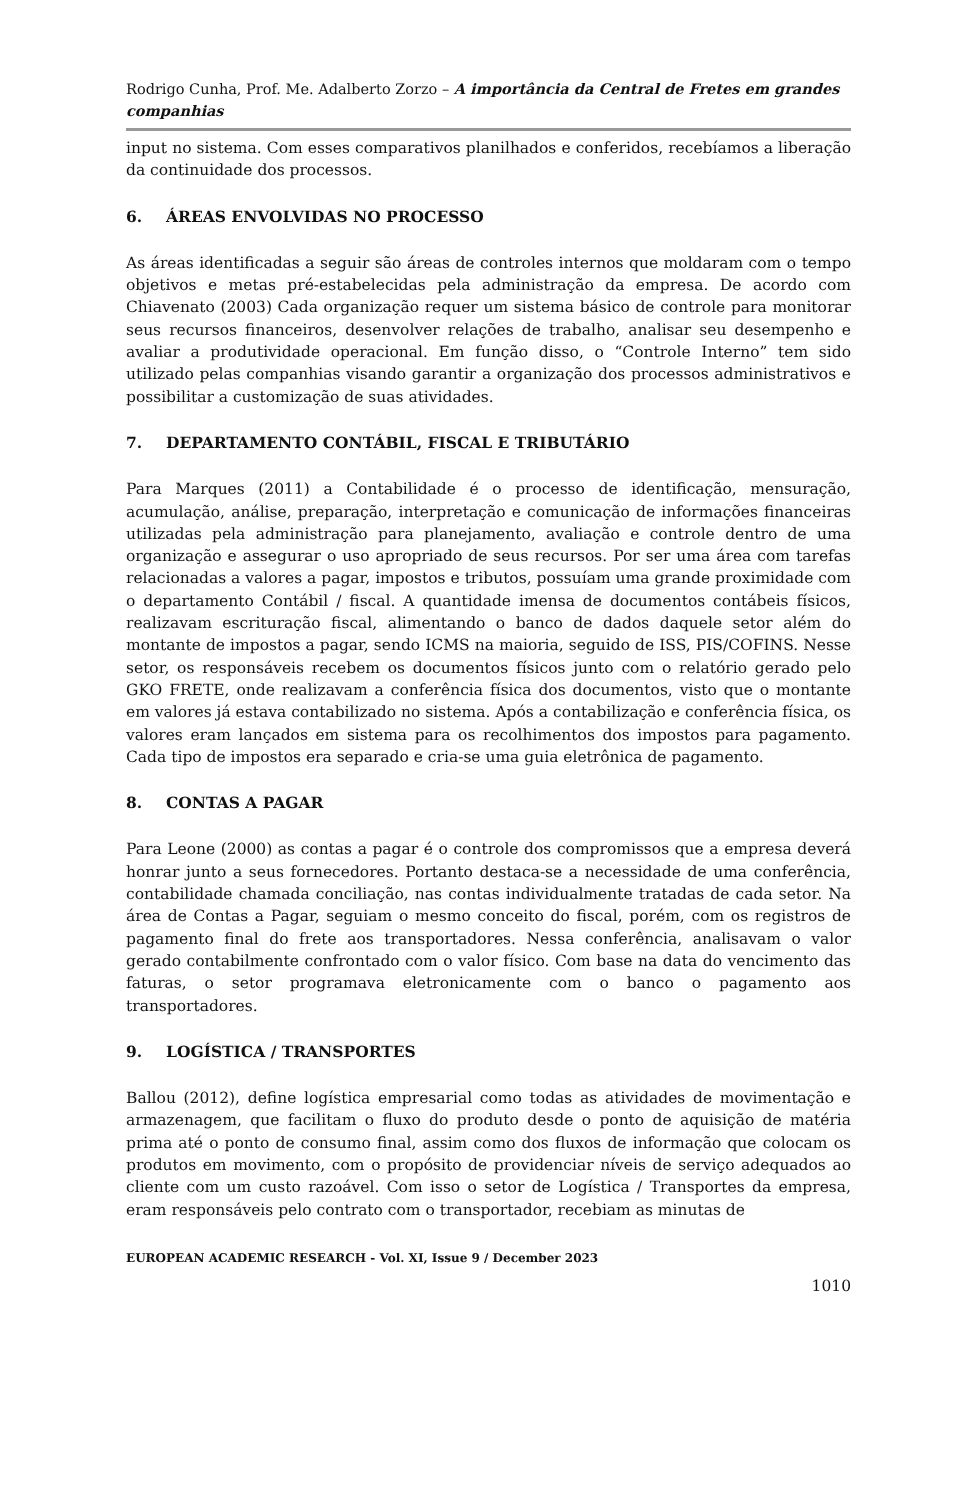Rodrigo Cunha, Prof. Me. Adalberto Zorzo – A importância da Central de Fretes em grandes companhias
input no sistema. Com esses comparativos planilhados e conferidos, recebíamos a liberação da continuidade dos processos.
6. ÁREAS ENVOLVIDAS NO PROCESSO
As áreas identificadas a seguir são áreas de controles internos que moldaram com o tempo objetivos e metas pré-estabelecidas pela administração da empresa. De acordo com Chiavenato (2003) Cada organização requer um sistema básico de controle para monitorar seus recursos financeiros, desenvolver relações de trabalho, analisar seu desempenho e avaliar a produtividade operacional. Em função disso, o “Controle Interno” tem sido utilizado pelas companhias visando garantir a organização dos processos administrativos e possibilitar a customização de suas atividades.
7. DEPARTAMENTO CONTÁBIL, FISCAL E TRIBUTÁRIO
Para Marques (2011) a Contabilidade é o processo de identificação, mensuração, acumulação, análise, preparação, interpretação e comunicação de informações financeiras utilizadas pela administração para planejamento, avaliação e controle dentro de uma organização e assegurar o uso apropriado de seus recursos. Por ser uma área com tarefas relacionadas a valores a pagar, impostos e tributos, possuíam uma grande proximidade com o departamento Contábil / fiscal. A quantidade imensa de documentos contábeis físicos, realizavam escrituração fiscal, alimentando o banco de dados daquele setor além do montante de impostos a pagar, sendo ICMS na maioria, seguido de ISS, PIS/COFINS. Nesse setor, os responsáveis recebem os documentos físicos junto com o relatório gerado pelo GKO FRETE, onde realizavam a conferência física dos documentos, visto que o montante em valores já estava contabilizado no sistema. Após a contabilização e conferência física, os valores eram lançados em sistema para os recolhimentos dos impostos para pagamento. Cada tipo de impostos era separado e cria-se uma guia eletrônica de pagamento.
8. CONTAS A PAGAR
Para Leone (2000) as contas a pagar é o controle dos compromissos que a empresa deverá honrar junto a seus fornecedores. Portanto destaca-se a necessidade de uma conferência, contabilidade chamada conciliação, nas contas individualmente tratadas de cada setor. Na área de Contas a Pagar, seguiam o mesmo conceito do fiscal, porém, com os registros de pagamento final do frete aos transportadores. Nessa conferência, analisavam o valor gerado contabilmente confrontado com o valor físico. Com base na data do vencimento das faturas, o setor programava eletronicamente com o banco o pagamento aos transportadores.
9. LOGÍSTICA / TRANSPORTES
Ballou (2012), define logística empresarial como todas as atividades de movimentação e armazenagem, que facilitam o fluxo do produto desde o ponto de aquisição de matéria prima até o ponto de consumo final, assim como dos fluxos de informação que colocam os produtos em movimento, com o propósito de providenciar níveis de serviço adequados ao cliente com um custo razoável. Com isso o setor de Logística / Transportes da empresa, eram responsáveis pelo contrato com o transportador, recebiam as minutas de
EUROPEAN ACADEMIC RESEARCH - Vol. XI, Issue 9 / December 2023
1010